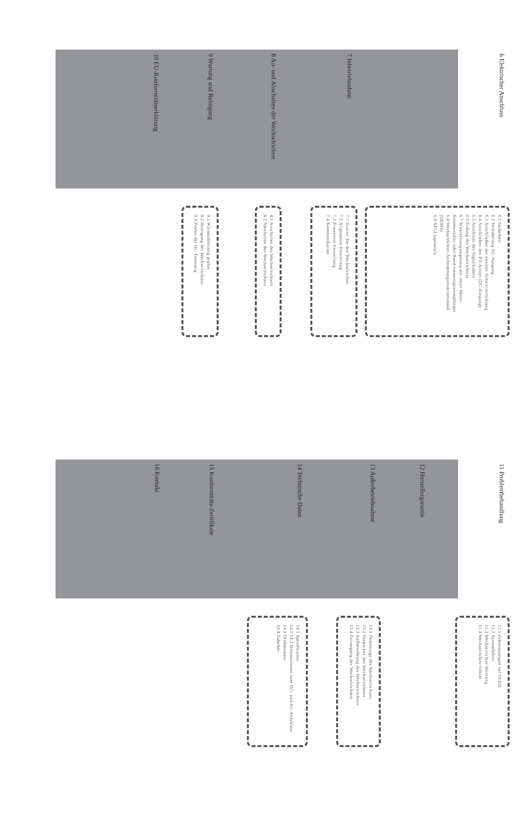6 Elektrischer Anschluss
6.1 Sicherheit
6.2 Verkabelung AC-Ausgang
6.3 Anschließen der zweiten Schutzvorrichtung
6.4 Anschließen des PV-Arrays (DC-Eingang)
6.5 Anschluss des Signalkabels
6.6 Erdung des Wechselrichters
6.7 Wirkleistungsregelung mit smart Meter, Stromwandler oder Rund-steuersignalempfänger
6.8 Wechselrichter-Anforderungsreaktionsmodi (DRMS)
6.9 AFCI (optional)
7 Inbetriebnahme
7.1 Starten Sie den Wechselrichter
7.2 Allgemeine Einstellung
7.3 Erweiterte Einstellung
7.4 Kommunikation
8 An- und Abschalten der Wechselrichter
8.1 Anschalten des Wechselrichters
8.2 Abschalten des Wechselrichters
9 Wartung und Reinigung
9.1 Wärmeableitung prüfen
9.2 Reinigung des Wechselrichters
9.3 Prüfen der DC-Trennung
10 EU-Konformitätserklärung
11 Problembehandlung
11.1 Fehleranzeigen auf OLED
11.2 Systemfehler
11.3 Wechselrichter-Warnung
11.4 Wechselrichter-Fehler
12 Herstellergarantie
13 Außerbetriebnahme
13.1 Demontage des Wechselrichters
13.2 Verpacken des Wechselrichters
13.3 Aufbewahrung des Wechselrichters
13.4 Entsorgung des Wechselrichters
14 Technische Daten
14.1 Spezification
14.2 14.2 Informationen zum DC- und AC-Anschluss
14.3 Drehmoment
14.4 Zubehör
15 Konformitäts-Zertifikate
16 Kontakt